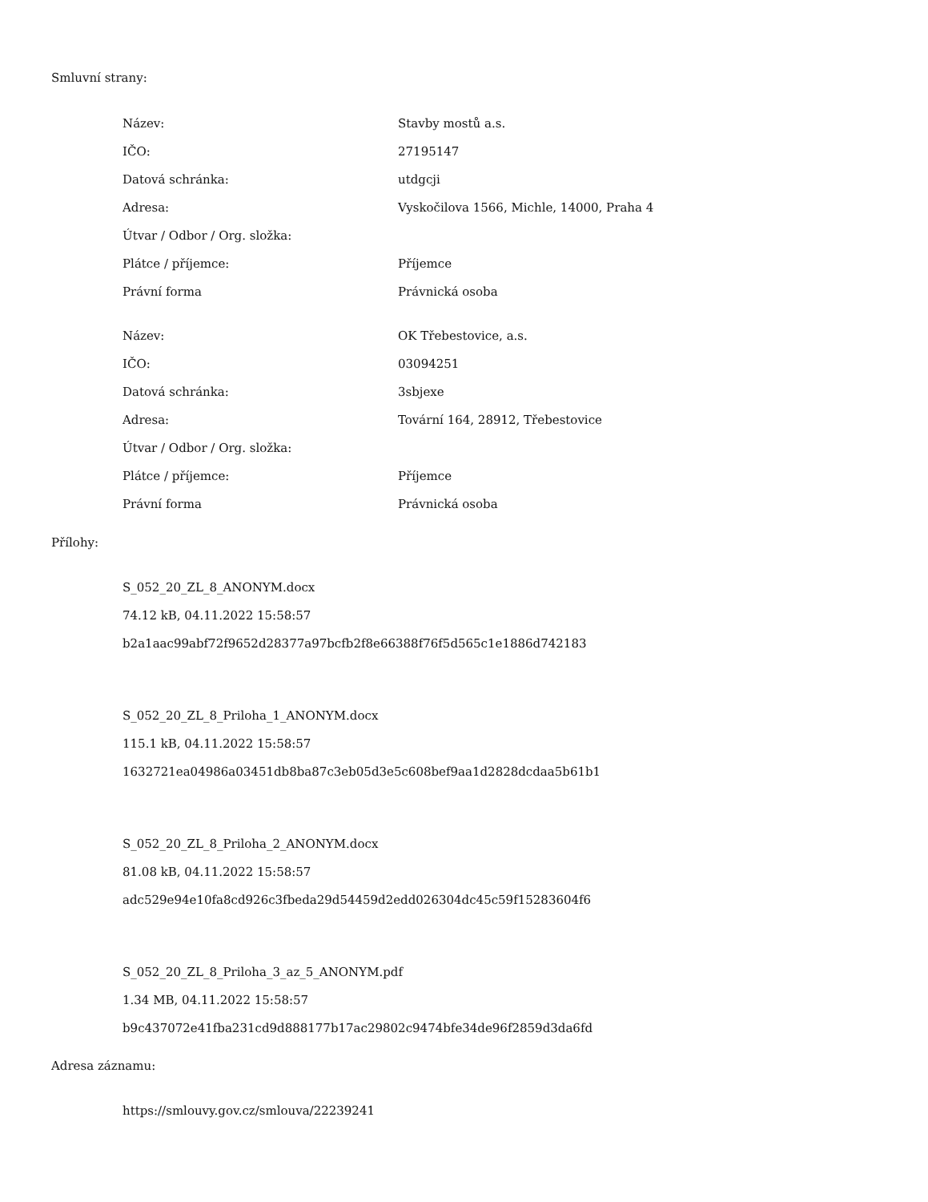Smluvní strany:
| Název: | Stavby mostů a.s. |
| IČO: | 27195147 |
| Datová schránka: | utdgcji |
| Adresa: | Vyskočilova 1566, Michle, 14000, Praha 4 |
| Útvar / Odbor / Org. složka: | |
| Plátce / příjemce: | Příjemce |
| Právní forma | Právnická osoba |
| Název: | OK Třebestovice, a.s. |
| IČO: | 03094251 |
| Datová schránka: | 3sbjexe |
| Adresa: | Tovární 164, 28912, Třebestovice |
| Útvar / Odbor / Org. složka: | |
| Plátce / příjemce: | Příjemce |
| Právní forma | Právnická osoba |
Přílohy:
S_052_20_ZL_8_ANONYM.docx
74.12 kB, 04.11.2022 15:58:57
b2a1aac99abf72f9652d28377a97bcfb2f8e66388f76f5d565c1e1886d742183
S_052_20_ZL_8_Priloha_1_ANONYM.docx
115.1 kB, 04.11.2022 15:58:57
1632721ea04986a03451db8ba87c3eb05d3e5c608bef9aa1d2828dcdaa5b61b1
S_052_20_ZL_8_Priloha_2_ANONYM.docx
81.08 kB, 04.11.2022 15:58:57
adc529e94e10fa8cd926c3fbeda29d54459d2edd026304dc45c59f15283604f6
S_052_20_ZL_8_Priloha_3_az_5_ANONYM.pdf
1.34 MB, 04.11.2022 15:58:57
b9c437072e41fba231cd9d888177b17ac29802c9474bfe34de96f2859d3da6fd
Adresa záznamu:
https://smlouvy.gov.cz/smlouva/22239241